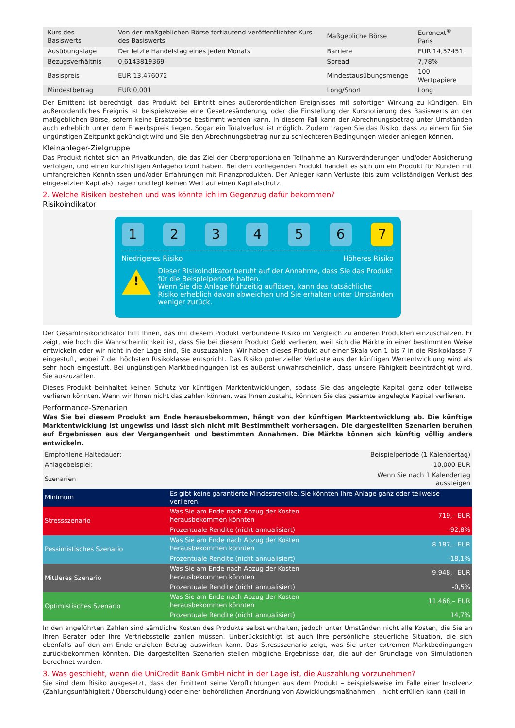| Kurs des Basiswerts | Von der maßgeblichen Börse fortlaufend veröffentlichter Kurs des Basiswerts | Maßgebliche Börse | Euronext<sup>®</sup> Paris |
| Ausübungstage | Der letzte Handelstag eines jeden Monats | Barriere | EUR 14,52451 |
| Bezugsverhältnis | 0,6143819369 | Spread | 7,78% |
| Basispreis | EUR 13,476072 | Mindestausübungsmenge | 100 Wertpapiere |
| Mindestbetrag | EUR 0,001 | Long/Short | Long |
Der Emittent ist berechtigt, das Produkt bei Eintritt eines außerordentlichen Ereignisses mit sofortiger Wirkung zu kündigen. Ein außerordentliches Ereignis ist beispielsweise eine Gesetzesänderung, oder die Einstellung der Kursnotierung des Basiswerts an der maßgeblichen Börse, sofern keine Ersatzbörse bestimmt werden kann. In diesem Fall kann der Abrechnungsbetrag unter Umständen auch erheblich unter dem Erwerbspreis liegen. Sogar ein Totalverlust ist möglich. Zudem tragen Sie das Risiko, dass zu einem für Sie ungünstigen Zeitpunkt gekündigt wird und Sie den Abrechnungsbetrag nur zu schlechteren Bedingungen wieder anlegen können.
Kleinanleger-Zielgruppe
Das Produkt richtet sich an Privatkunden, die das Ziel der überproportionalen Teilnahme an Kursveränderungen und/oder Absicherung verfolgen, und einen kurzfristigen Anlagehorizont haben. Bei dem vorliegenden Produkt handelt es sich um ein Produkt für Kunden mit umfangreichen Kenntnissen und/oder Erfahrungen mit Finanzprodukten. Der Anleger kann Verluste (bis zum vollständigen Verlust des eingesetzten Kapitals) tragen und legt keinen Wert auf einen Kapitalschutz.
2. Welche Risiken bestehen und was könnte ich im Gegenzug dafür bekommen?
Risikoindikator
1 2 3 4 5 6 7
Niedrigeres Risiko Höheres Risiko
!
Dieser Risikoindikator beruht auf der Annahme, dass Sie das Produkt für die Beispielperiode halten.
Wenn Sie die Anlage frühzeitig auflösen, kann das tatsächliche Risiko erheblich davon abweichen und Sie erhalten unter Umständen weniger zurück.
Der Gesamtrisikoindikator hilft Ihnen, das mit diesem Produkt verbundene Risiko im Vergleich zu anderen Produkten einzuschätzen. Er zeigt, wie hoch die Wahrscheinlichkeit ist, dass Sie bei diesem Produkt Geld verlieren, weil sich die Märkte in einer bestimmten Weise entwickeln oder wir nicht in der Lage sind, Sie auszuzahlen. Wir haben dieses Produkt auf einer Skala von 1 bis 7 in die Risikoklasse 7 eingestuft, wobei 7 der höchsten Risikoklasse entspricht. Das Risiko potenzieller Verluste aus der künftigen Wertentwicklung wird als sehr hoch eingestuft. Bei ungünstigen Marktbedingungen ist es äußerst unwahrscheinlich, dass unsere Fähigkeit beeinträchtigt wird, Sie auszuzahlen.
Dieses Produkt beinhaltet keinen Schutz vor künftigen Marktentwicklungen, sodass Sie das angelegte Kapital ganz oder teilweise verlieren könnten. Wenn wir Ihnen nicht das zahlen können, was Ihnen zusteht, könnten Sie das gesamte angelegte Kapital verlieren.
Performance-Szenarien
Was Sie bei diesem Produkt am Ende herausbekommen, hängt von der künftigen Marktentwicklung ab. Die künftige Marktentwicklung ist ungewiss und lässt sich nicht mit Bestimmtheit vorhersagen. Die dargestellten Szenarien beruhen auf Ergebnissen aus der Vergangenheit und bestimmten Annahmen. Die Märkte können sich künftig völlig anders entwickeln.
| Empfohlene Haltedauer: | | Beispielperiode (1 Kalendertag) |
| Anlagebeispiel: | | 10.000 EUR |
| Szenarien | | Wenn Sie nach 1 Kalendertag aussteigen |
| Minimum | Es gibt keine garantierte Mindestrendite. Sie könnten Ihre Anlage ganz oder teilweise verlieren. | |
| Stressszenario | Was Sie am Ende nach Abzug der Kosten herausbekommen könnten | 719,– EUR |
| | Prozentuale Rendite (nicht annualisiert) | -92,8% |
| Pessimistisches Szenario | Was Sie am Ende nach Abzug der Kosten herausbekommen könnten | 8.187,– EUR |
| | Prozentuale Rendite (nicht annualisiert) | -18,1% |
| Mittleres Szenario | Was Sie am Ende nach Abzug der Kosten herausbekommen könnten | 9.948,– EUR |
| | Prozentuale Rendite (nicht annualisiert) | -0,5% |
| Optimistisches Szenario | Was Sie am Ende nach Abzug der Kosten herausbekommen könnten | 11.468,– EUR |
| | Prozentuale Rendite (nicht annualisiert) | 14,7% |
In den angeführten Zahlen sind sämtliche Kosten des Produkts selbst enthalten, jedoch unter Umständen nicht alle Kosten, die Sie an Ihren Berater oder Ihre Vertriebsstelle zahlen müssen. Unberücksichtigt ist auch Ihre persönliche steuerliche Situation, die sich ebenfalls auf den am Ende erzielten Betrag auswirken kann. Das Stressszenario zeigt, was Sie unter extremen Marktbedingungen zurückbekommen könnten. Die dargestellten Szenarien stellen mögliche Ergebnisse dar, die auf der Grundlage von Simulationen berechnet wurden.
3. Was geschieht, wenn die UniCredit Bank GmbH nicht in der Lage ist, die Auszahlung vorzunehmen?
Sie sind dem Risiko ausgesetzt, dass der Emittent seine Verpflichtungen aus dem Produkt – beispielsweise im Falle einer Insolvenz (Zahlungsunfähigkeit / Überschuldung) oder einer behördlichen Anordnung von Abwicklungsmaßnahmen – nicht erfüllen kann (bail-in